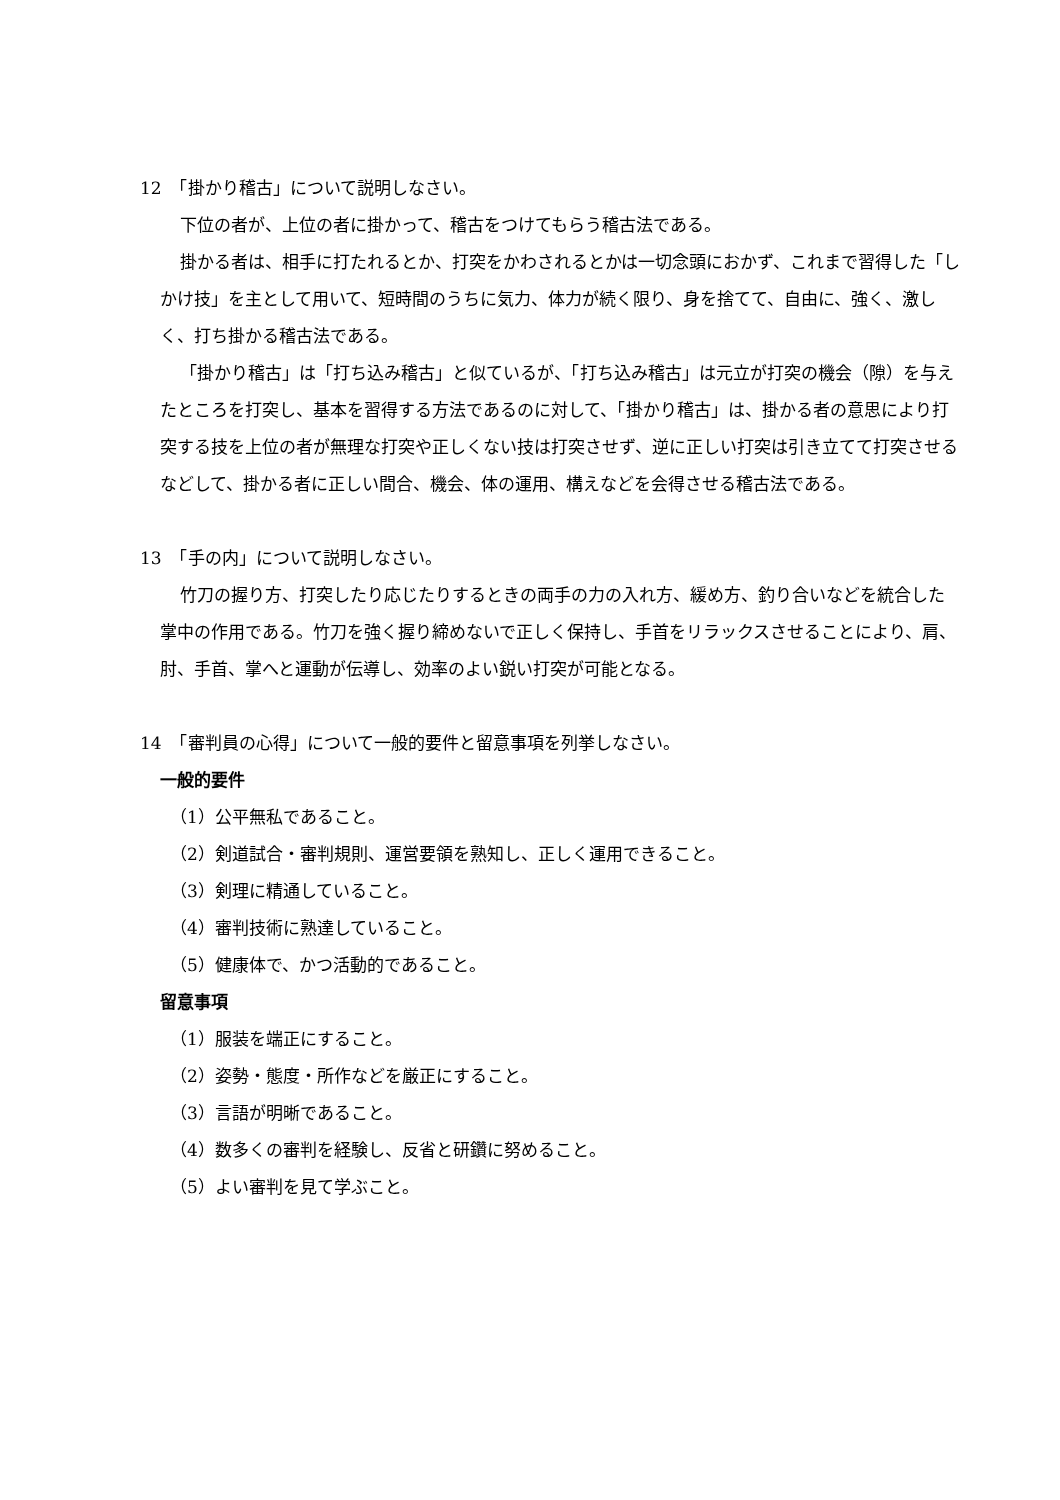12　「掛かり稽古」について説明しなさい。
下位の者が、上位の者に掛かって、稽古をつけてもらう稽古法である。
掛かる者は、相手に打たれるとか、打突をかわされるとかは一切念頭におかず、これまで習得した「しかけ技」を主として用いて、短時間のうちに気力、体力が続く限り、身を捨てて、自由に、強く、激しく、打ち掛かる稽古法である。
「掛かり稽古」は「打ち込み稽古」と似ているが、「打ち込み稽古」は元立が打突の機会（隙）を与えたところを打突し、基本を習得する方法であるのに対して、「掛かり稽古」は、掛かる者の意思により打突する技を上位の者が無理な打突や正しくない技は打突させず、逆に正しい打突は引き立てて打突させるなどして、掛かる者に正しい間合、機会、体の運用、構えなどを会得させる稽古法である。
13　「手の内」について説明しなさい。
竹刀の握り方、打突したり応じたりするときの両手の力の入れ方、緩め方、釣り合いなどを統合した掌中の作用である。竹刀を強く握り締めないで正しく保持し、手首をリラックスさせることにより、肩、肘、手首、掌へと運動が伝導し、効率のよい鋭い打突が可能となる。
14　「審判員の心得」について一般的要件と留意事項を列挙しなさい。
一般的要件
（1）公平無私であること。
（2）剣道試合・審判規則、運営要領を熟知し、正しく運用できること。
（3）剣理に精通していること。
（4）審判技術に熟達していること。
（5）健康体で、かつ活動的であること。
留意事項
（1）服装を端正にすること。
（2）姿勢・態度・所作などを厳正にすること。
（3）言語が明晰であること。
（4）数多くの審判を経験し、反省と研鑽に努めること。
（5）よい審判を見て学ぶこと。